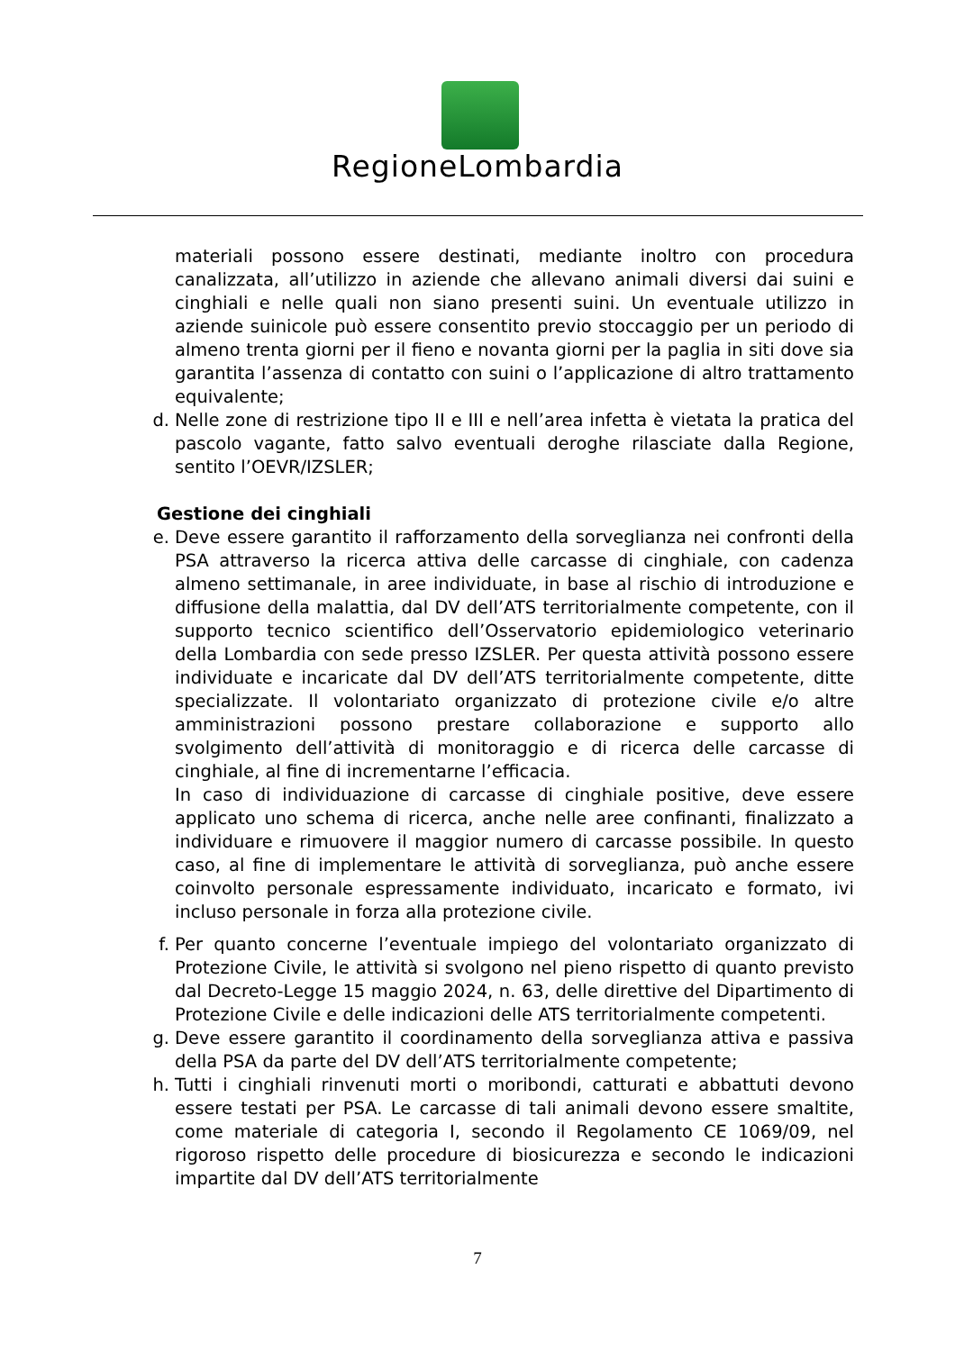RegioneLombardia
materiali possono essere destinati, mediante inoltro con procedura canalizzata, all’utilizzo in aziende che allevano animali diversi dai suini e cinghiali e nelle quali non siano presenti suini. Un eventuale utilizzo in aziende suinicole può essere consentito previo stoccaggio per un periodo di almeno trenta giorni per il fieno e novanta giorni per la paglia in siti dove sia garantita l’assenza di contatto con suini o l’applicazione di altro trattamento equivalente;
d. Nelle zone di restrizione tipo II e III e nell’area infetta è vietata la pratica del pascolo vagante, fatto salvo eventuali deroghe rilasciate dalla Regione, sentito l’OEVR/IZSLER;
Gestione dei cinghiali
e. Deve essere garantito il rafforzamento della sorveglianza nei confronti della PSA attraverso la ricerca attiva delle carcasse di cinghiale, con cadenza almeno settimanale, in aree individuate, in base al rischio di introduzione e diffusione della malattia, dal DV dell’ATS territorialmente competente, con il supporto tecnico scientifico dell’Osservatorio epidemiologico veterinario della Lombardia con sede presso IZSLER. Per questa attività possono essere individuate e incaricate dal DV dell’ATS territorialmente competente, ditte specializzate. Il volontariato organizzato di protezione civile e/o altre amministrazioni possono prestare collaborazione e supporto allo svolgimento dell’attività di monitoraggio e di ricerca delle carcasse di cinghiale, al fine di incrementarne l’efficacia.
In caso di individuazione di carcasse di cinghiale positive, deve essere applicato uno schema di ricerca, anche nelle aree confinanti, finalizzato a individuare e rimuovere il maggior numero di carcasse possibile. In questo caso, al fine di implementare le attività di sorveglianza, può anche essere coinvolto personale espressamente individuato, incaricato e formato, ivi incluso personale in forza alla protezione civile.
f. Per quanto concerne l’eventuale impiego del volontariato organizzato di Protezione Civile, le attività si svolgono nel pieno rispetto di quanto previsto dal Decreto-Legge 15 maggio 2024, n. 63, delle direttive del Dipartimento di Protezione Civile e delle indicazioni delle ATS territorialmente competenti.
g. Deve essere garantito il coordinamento della sorveglianza attiva e passiva della PSA da parte del DV dell’ATS territorialmente competente;
h. Tutti i cinghiali rinvenuti morti o moribondi, catturati e abbattuti devono essere testati per PSA. Le carcasse di tali animali devono essere smaltite, come materiale di categoria I, secondo il Regolamento CE 1069/09, nel rigoroso rispetto delle procedure di biosicurezza e secondo le indicazioni impartite dal DV dell’ATS territorialmente
7